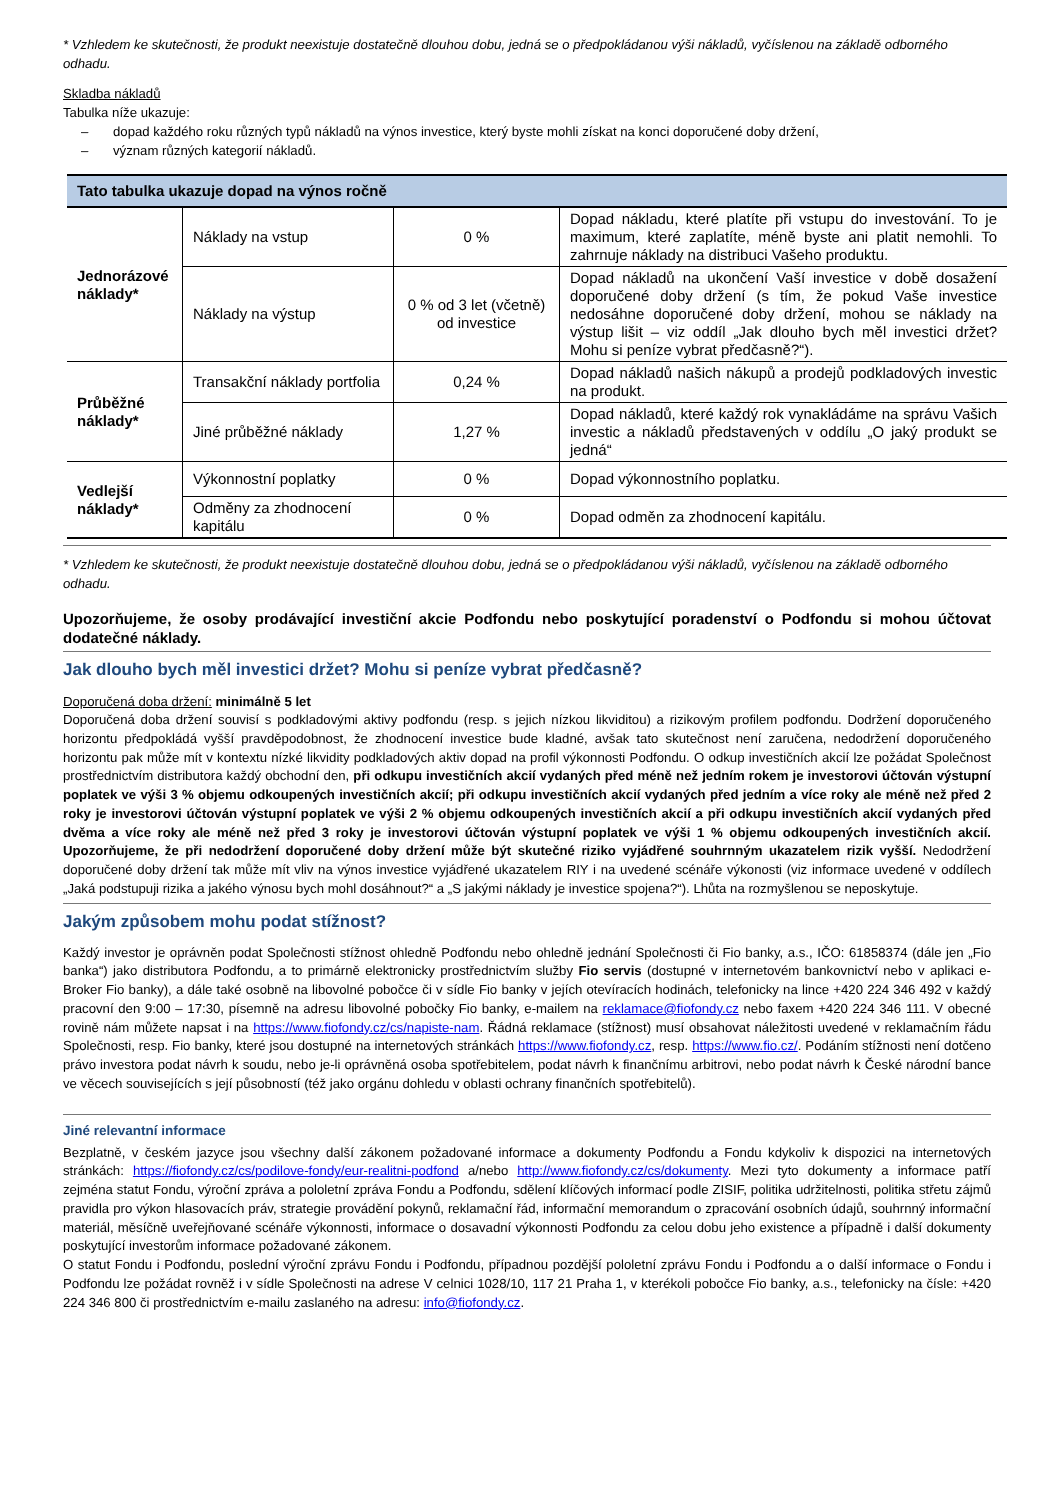* Vzhledem ke skutečnosti, že produkt neexistuje dostatečně dlouhou dobu, jedná se o předpokládanou výši nákladů, vyčíslenou na základě odborného odhadu.
Skladba nákladů
Tabulka níže ukazuje:
– dopad každého roku různých typů nákladů na výnos investice, který byste mohli získat na konci doporučené doby držení,
– význam různých kategorií nákladů.
| Tato tabulka ukazuje dopad na výnos ročně | | | |
| --- | --- | --- | --- |
| Jednorázové náklady* | Náklady na vstup | 0 % | Dopad nákladu, které platíte při vstupu do investování. To je maximum, které zaplatíte, méně byste ani platit nemohli. To zahrnuje náklady na distribuci Vašeho produktu. |
| | Náklady na výstup | 0 % od 3 let (včetně) od investice | Dopad nákladů na ukončení Vaší investice v době dosažení doporučené doby držení (s tím, že pokud Vaše investice nedosáhne doporučené doby držení, mohou se náklady na výstup lišit – viz oddíl „Jak dlouho bych měl investici držet? Mohu si peníze vybrat předčasně?“). |
| Průběžné náklady* | Transakční náklady portfolia | 0,24 % | Dopad nákladů našich nákupů a prodejů podkladových investic na produkt. |
| | Jiné průběžné náklady | 1,27 % | Dopad nákladů, které každý rok vynakládáme na správu Vašich investic a nákladů představených v oddílu „O jaký produkt se jedná“ |
| Vedlejší náklady* | Výkonnostní poplatky | 0 % | Dopad výkonnostního poplatku. |
| | Odměny za zhodnocení kapitálu | 0 % | Dopad odměn za zhodnocení kapitálu. |
* Vzhledem ke skutečnosti, že produkt neexistuje dostatečně dlouhou dobu, jedná se o předpokládanou výši nákladů, vyčíslenou na základě odborného odhadu.
Upozorňujeme, že osoby prodávající investiční akcie Podfondu nebo poskytující poradenství o Podfondu si mohou účtovat dodatečné náklady.
Jak dlouho bych měl investici držet? Mohu si peníze vybrat předčasně?
Doporučená doba držení: minimálně 5 let
Doporučená doba držení souvisí s podkladovými aktivy podfondu (resp. s jejich nízkou likviditou) a rizikovým profilem podfondu. Dodržení doporučeného horizontu předpokládá vyšší pravděpodobnost, že zhodnocení investice bude kladné, avšak tato skutečnost není zaručena, nedodržení doporučeného horizontu pak může mít v kontextu nízké likvidity podkladových aktiv dopad na profil výkonnosti Podfondu. O odkup investičních akcií lze požádat Společnost prostřednictvím distributora každý obchodní den, při odkupu investičních akcií vydaných před méně než jedním rokem je investorovi účtován výstupní poplatek ve výši 3 % objemu odkoupených investičních akcií; při odkupu investičních akcií vydaných před jedním a více roky ale méně než před 2 roky je investorovi účtován výstupní poplatek ve výši 2 % objemu odkoupených investičních akcií a při odkupu investičních akcií vydaných před dvěma a více roky ale méně než před 3 roky je investorovi účtován výstupní poplatek ve výši 1 % objemu odkoupených investičních akcií. Upozorňujeme, že při nedodržení doporučené doby držení může být skutečné riziko vyjádřené souhrnným ukazatelem rizik vyšší. Nedodržení doporučené doby držení tak může mít vliv na výnos investice vyjádřené ukazatelem RIY i na uvedené scénáře výkonosti (viz informace uvedené v oddílech „Jaká podstupuji rizika a jakého výnosu bych mohl dosáhnout?“ a „S jakými náklady je investice spojena?“). Lhůta na rozmyšlenou se neposkytuje.
Jakým způsobem mohu podat stížnost?
Každý investor je oprávněn podat Společnosti stížnost ohledně Podfondu nebo ohledně jednání Společnosti či Fio banky, a.s., IČO: 61858374 (dále jen „Fio banka“) jako distributora Podfondu, a to primárně elektronicky prostřednictvím služby Fio servis (dostupné v internetovém bankovnictví nebo v aplikaci e-Broker Fio banky), a dále také osobně na libovolné pobočce či v sídle Fio banky v jejích otevíracích hodinách, telefonicky na lince +420 224 346 492 v každý pracovní den 9:00 – 17:30, písemně na adresu libovolné pobočky Fio banky, e-mailem na reklamace@fiofondy.cz nebo faxem +420 224 346 111. V obecné rovině nám můžete napsat i na https://www.fiofondy.cz/cs/napiste-nam. Řádná reklamace (stížnost) musí obsahovat náležitosti uvedené v reklamačním řádu Společnosti, resp. Fio banky, které jsou dostupné na internetových stránkách https://www.fiofondy.cz, resp. https://www.fio.cz/. Podáním stížnosti není dotčeno právo investora podat návrh k soudu, nebo je-li oprávněná osoba spotřebitelem, podat návrh k finančnímu arbitrovi, nebo podat návrh k České národní bance ve věcech souvisejících s její působností (též jako orgánu dohledu v oblasti ochrany finančních spotřebitelů).
Jiné relevantní informace
Bezplatně, v českém jazyce jsou všechny další zákonem požadované informace a dokumenty Podfondu a Fondu kdykoliv k dispozici na internetových stránkách: https://fiofondy.cz/cs/podilove-fondy/eur-realitni-podfond a/nebo http://www.fiofondy.cz/cs/dokumenty. Mezi tyto dokumenty a informace patří zejména statut Fondu, výroční zpráva a pololetní zpráva Fondu a Podfondu, sdělení klíčových informací podle ZISIF, politika udržitelnosti, politika střetu zájmů pravidla pro výkon hlasovacích práv, strategie provádění pokynů, reklamační řád, informační memorandum o zpracování osobních údajů, souhrnný informační materiál, měsíčně uveřejňované scénáře výkonnosti, informace o dosavadní výkonnosti Podfondu za celou dobu jeho existence a případně i další dokumenty poskytující investorům informace požadované zákonem.
O statut Fondu i Podfondu, poslední výroční zprávu Fondu i Podfondu, případnou pozdější pololetní zprávu Fondu i Podfondu a o další informace o Fondu i Podfondu lze požádat rovněž i v sídle Společnosti na adrese V celnici 1028/10, 117 21 Praha 1, v kterékoli pobočce Fio banky, a.s., telefonicky na čísle: +420 224 346 800 či prostřednictvím e-mailu zaslaného na adresu: info@fiofondy.cz.